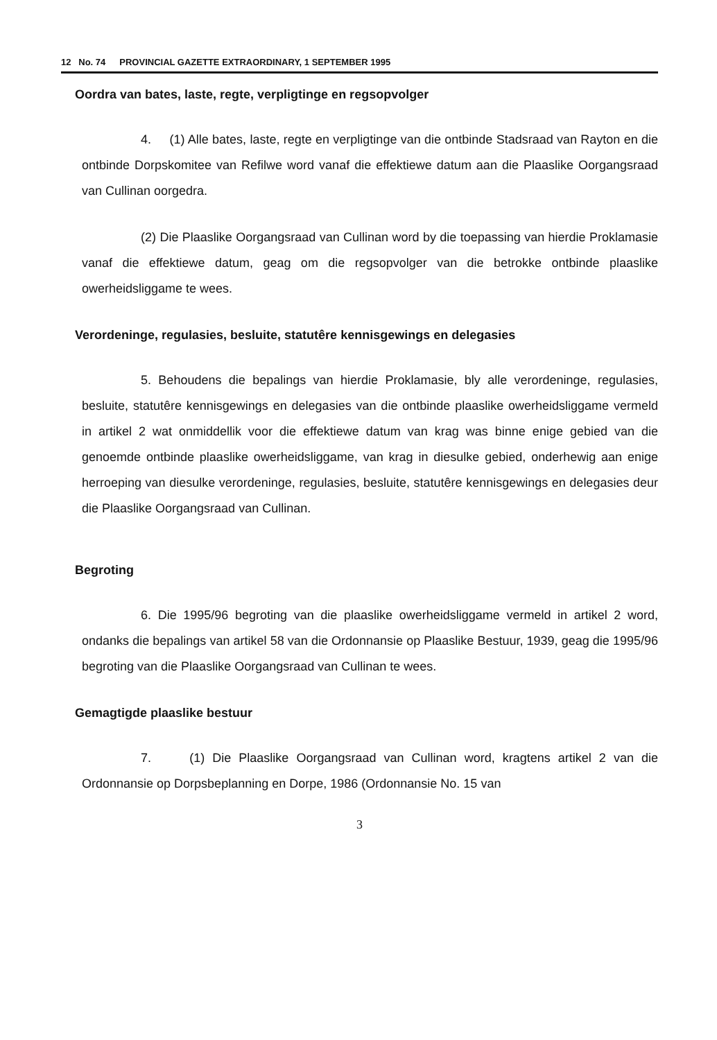12 No. 74 PROVINCIAL GAZETTE EXTRAORDINARY, 1 SEPTEMBER 1995
Oordra van bates, laste, regte, verpligtinge en regsopvolger
4. (1) Alle bates, laste, regte en verpligtinge van die ontbinde Stadsraad van Rayton en die ontbinde Dorpskomitee van Refilwe word vanaf die effektiewe datum aan die Plaaslike Oorgangsraad van Cullinan oorgedra.
(2) Die Plaaslike Oorgangsraad van Cullinan word by die toepassing van hierdie Proklamasie vanaf die effektiewe datum, geag om die regsopvolger van die betrokke ontbinde plaaslike owerheidsliggame te wees.
Verordeninge, regulasies, besluite, statutêre kennisgewings en delegasies
5. Behoudens die bepalings van hierdie Proklamasie, bly alle verordeninge, regulasies, besluite, statutêre kennisgewings en delegasies van die ontbinde plaaslike owerheidsliggame vermeld in artikel 2 wat onmiddellik voor die effektiewe datum van krag was binne enige gebied van die genoemde ontbinde plaaslike owerheidsliggame, van krag in diesulke gebied, onderhewig aan enige herroeping van diesulke verordeninge, regulasies, besluite, statutêre kennisgewings en delegasies deur die Plaaslike Oorgangsraad van Cullinan.
Begroting
6. Die 1995/96 begroting van die plaaslike owerheidsliggame vermeld in artikel 2 word, ondanks die bepalings van artikel 58 van die Ordonnansie op Plaaslike Bestuur, 1939, geag die 1995/96 begroting van die Plaaslike Oorgangsraad van Cullinan te wees.
Gemagtigde plaaslike bestuur
7. (1) Die Plaaslike Oorgangsraad van Cullinan word, kragtens artikel 2 van die Ordonnansie op Dorpsbeplanning en Dorpe, 1986 (Ordonnansie No. 15 van
3